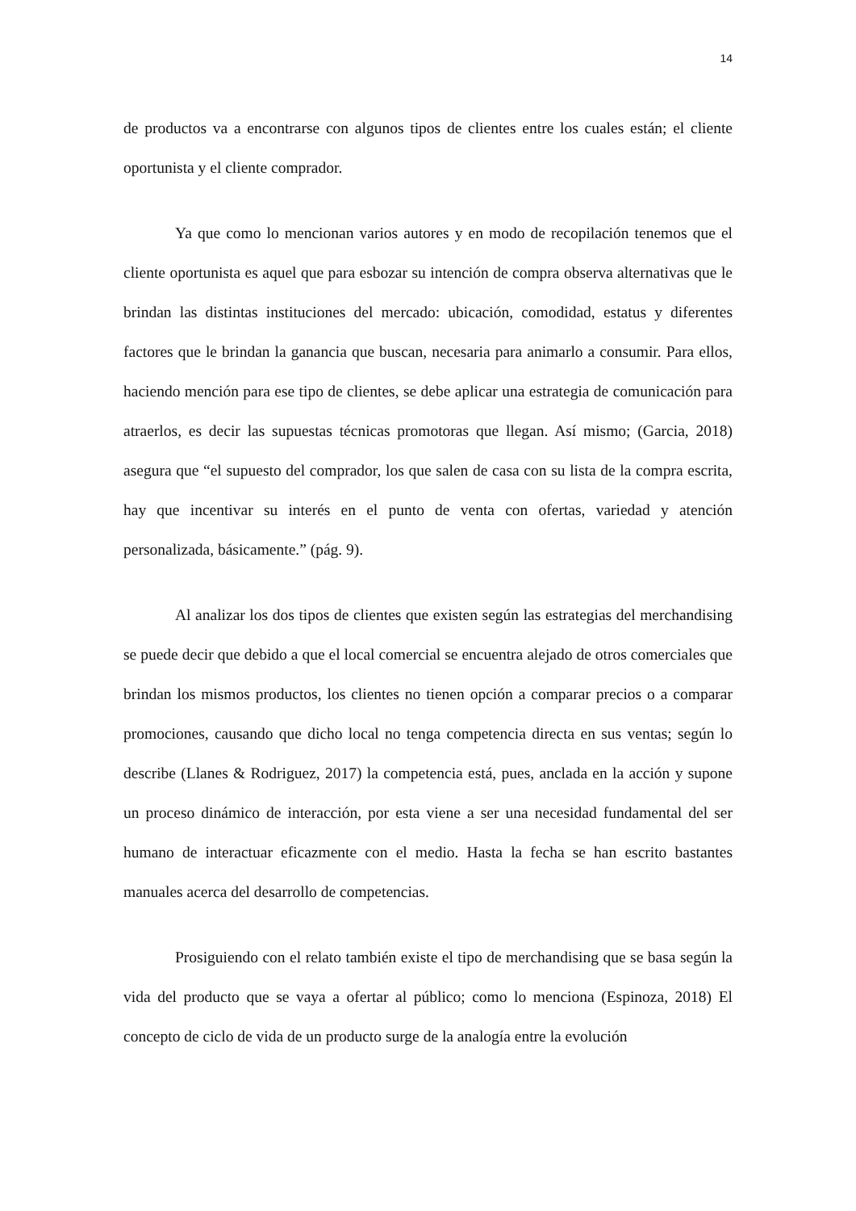14
de productos va a encontrarse con algunos tipos de clientes entre los cuales están; el cliente oportunista y el cliente comprador.
Ya que como lo mencionan varios autores y en modo de recopilación tenemos que el cliente oportunista es aquel que para esbozar su intención de compra observa alternativas que le brindan las distintas instituciones del mercado: ubicación, comodidad, estatus y diferentes factores que le brindan la ganancia que buscan, necesaria para animarlo a consumir. Para ellos, haciendo mención para ese tipo de clientes, se debe aplicar una estrategia de comunicación para atraerlos, es decir las supuestas técnicas promotoras que llegan. Así mismo; (Garcia, 2018) asegura que “el supuesto del comprador, los que salen de casa con su lista de la compra escrita, hay que incentivar su interés en el punto de venta con ofertas, variedad y atención personalizada, básicamente.” (pág. 9).
Al analizar los dos tipos de clientes que existen según las estrategias del merchandising se puede decir que debido a que el local comercial se encuentra alejado de otros comerciales que brindan los mismos productos, los clientes no tienen opción a comparar precios o a comparar promociones, causando que dicho local no tenga competencia directa en sus ventas; según lo describe (Llanes & Rodriguez, 2017) la competencia está, pues, anclada en la acción y supone un proceso dinámico de interacción, por esta viene a ser una necesidad fundamental del ser humano de interactuar eficazmente con el medio. Hasta la fecha se han escrito bastantes manuales acerca del desarrollo de competencias.
Prosiguiendo con el relato también existe el tipo de merchandising que se basa según la vida del producto que se vaya a ofertar al público; como lo menciona (Espinoza, 2018) El concepto de ciclo de vida de un producto surge de la analogía entre la evolución